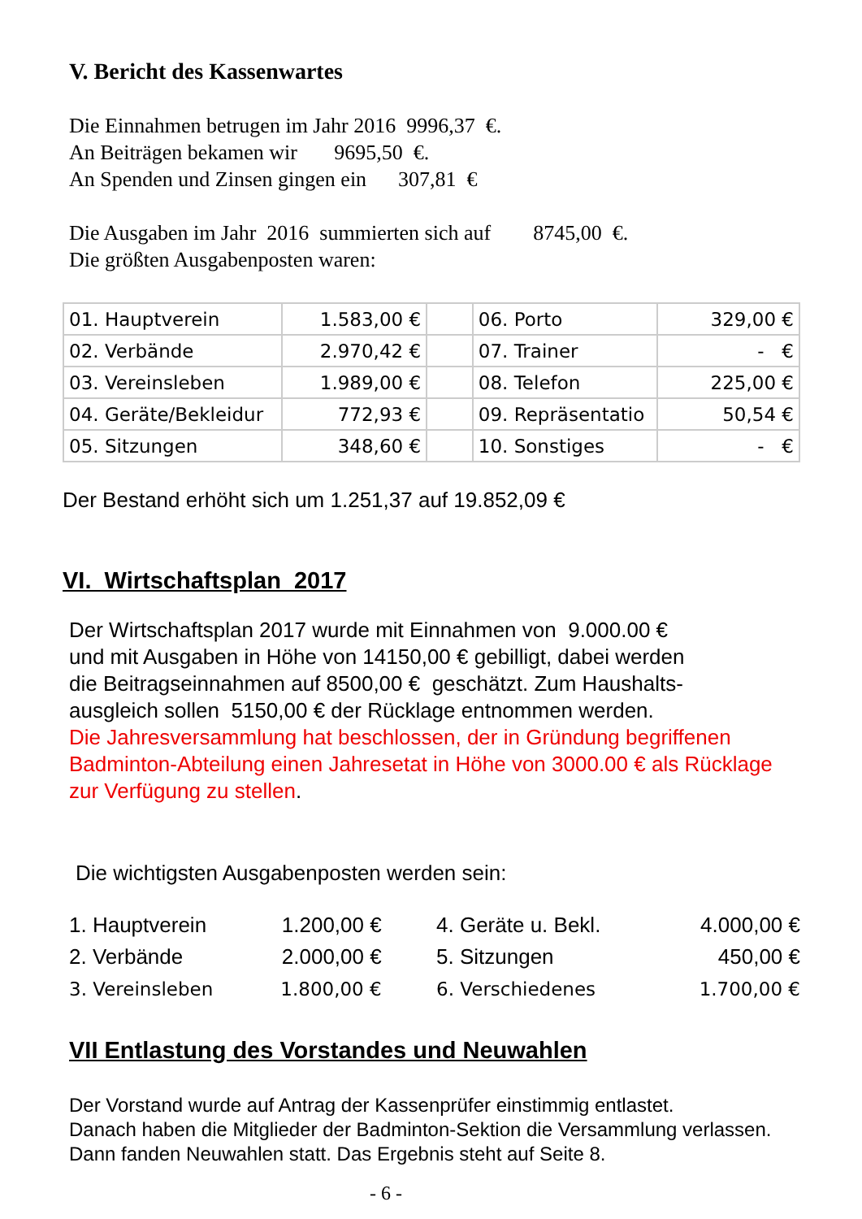V. Bericht des Kassenwartes
Die Einnahmen betrugen im Jahr 2016 9996,37 €.
An Beiträgen bekamen wir 9695,50 €.
An Spenden und Zinsen gingen ein 307,81 €
Die Ausgaben im Jahr 2016 summierten sich auf 8745,00 €.
Die größten Ausgabenposten waren:
| 01. Hauptverein | 1.583,00 € | | 06. Porto | 329,00 € |
| 02. Verbände | 2.970,42 € | | 07. Trainer | - € |
| 03. Vereinsleben | 1.989,00 € | | 08. Telefon | 225,00 € |
| 04. Geräte/Bekleidur | 772,93 € | | 09. Repräsentatio | 50,54 € |
| 05. Sitzungen | 348,60 € | | 10. Sonstiges | - € |
Der Bestand erhöht sich um 1.251,37 auf 19.852,09 €
VI. Wirtschaftsplan 2017
Der Wirtschaftsplan 2017 wurde mit Einnahmen von 9.000.00 €
und mit Ausgaben in Höhe von 14150,00 € gebilligt, dabei werden
die Beitragseinnahmen auf 8500,00 € geschätzt. Zum Haushalts-
ausgleich sollen 5150,00 € der Rücklage entnommen werden.
Die Jahresversammlung hat beschlossen, der in Gründung begriffenen Badminton-Abteilung einen Jahresetat in Höhe von 3000.00 € als Rücklage zur Verfügung zu stellen.
Die wichtigsten Ausgabenposten werden sein:
| 1. Hauptverein | 1.200,00 € | | 4. Geräte u. Bekl. | 4.000,00 € |
| 2. Verbände | 2.000,00 € | | 5. Sitzungen | 450,00 € |
| 3. Vereinsleben | 1.800,00 € | | 6. Verschiedenes | 1.700,00 € |
VII Entlastung des Vorstandes und Neuwahlen
Der Vorstand wurde auf Antrag der Kassenprüfer einstimmig entlastet.
Danach haben die Mitglieder der Badminton-Sektion die Versammlung verlassen.
Dann fanden Neuwahlen statt. Das Ergebnis steht auf Seite 8.
- 6 -